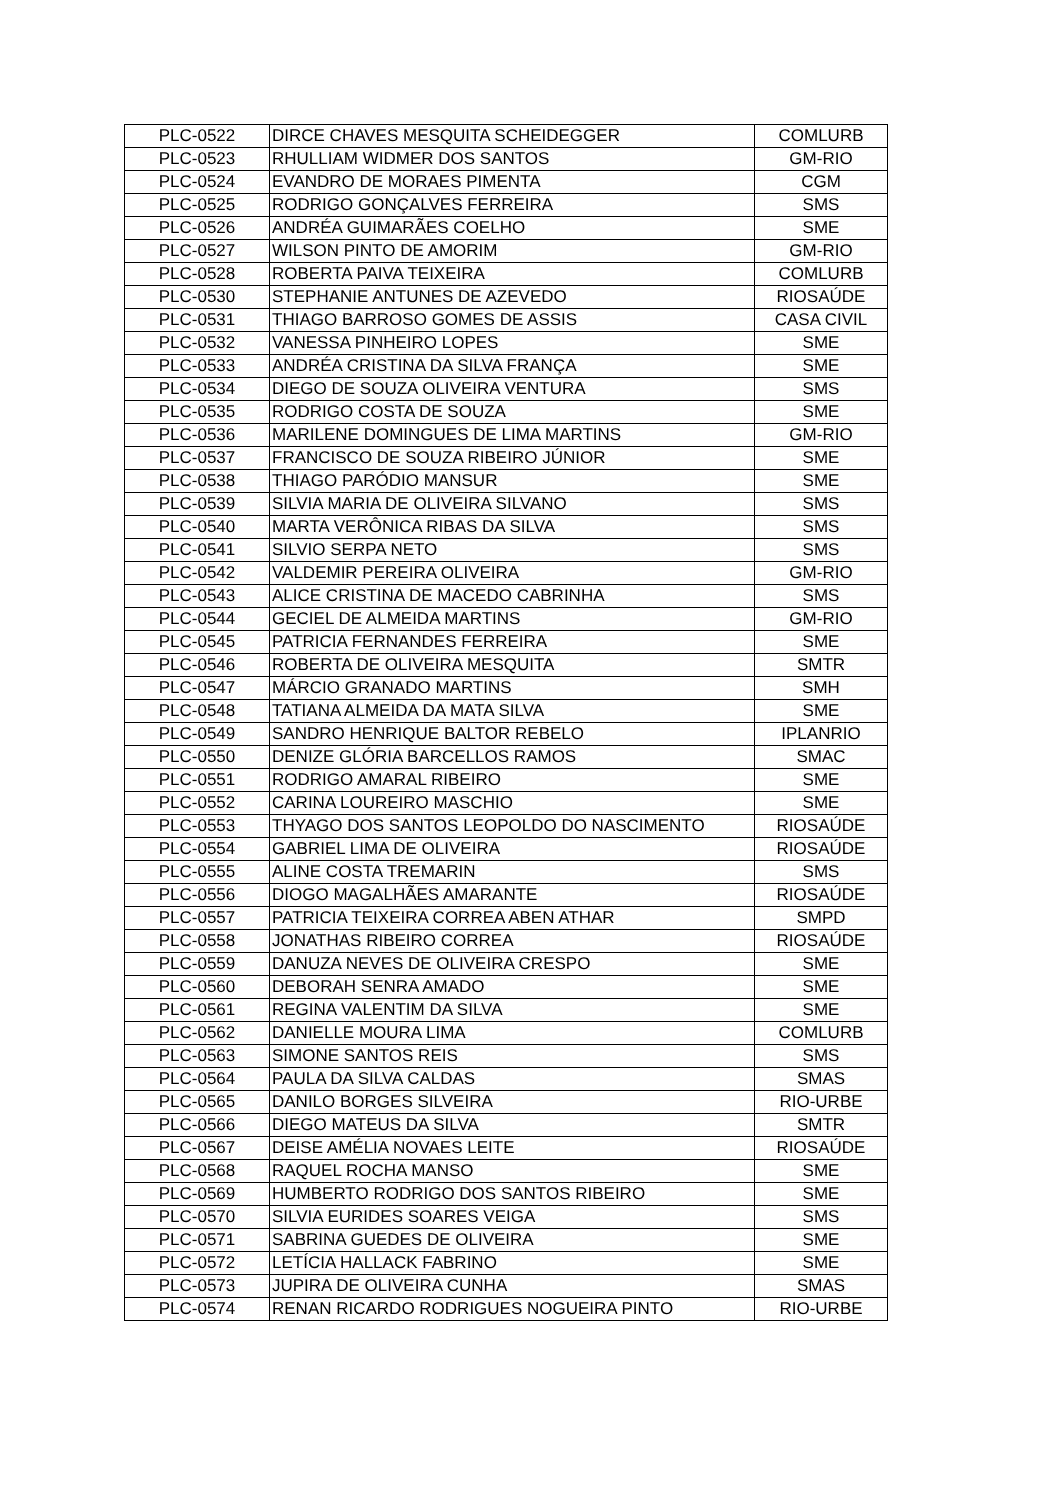| PLC-0522 | DIRCE CHAVES MESQUITA SCHEIDEGGER | COMLURB |
| PLC-0523 | RHULLIAM WIDMER DOS SANTOS | GM-RIO |
| PLC-0524 | EVANDRO DE MORAES PIMENTA | CGM |
| PLC-0525 | RODRIGO GONÇALVES FERREIRA | SMS |
| PLC-0526 | ANDRÉA GUIMARÃES COELHO | SME |
| PLC-0527 | WILSON PINTO DE AMORIM | GM-RIO |
| PLC-0528 | ROBERTA PAIVA TEIXEIRA | COMLURB |
| PLC-0530 | STEPHANIE ANTUNES DE AZEVEDO | RIOSAÚDE |
| PLC-0531 | THIAGO BARROSO GOMES DE ASSIS | CASA CIVIL |
| PLC-0532 | VANESSA PINHEIRO LOPES | SME |
| PLC-0533 | ANDRÉA CRISTINA DA SILVA FRANÇA | SME |
| PLC-0534 | DIEGO DE SOUZA OLIVEIRA VENTURA | SMS |
| PLC-0535 | RODRIGO COSTA DE SOUZA | SME |
| PLC-0536 | MARILENE DOMINGUES DE LIMA MARTINS | GM-RIO |
| PLC-0537 | FRANCISCO DE SOUZA RIBEIRO JÚNIOR | SME |
| PLC-0538 | THIAGO PARÓDIO MANSUR | SME |
| PLC-0539 | SILVIA MARIA DE OLIVEIRA SILVANO | SMS |
| PLC-0540 | MARTA VERÔNICA RIBAS DA SILVA | SMS |
| PLC-0541 | SILVIO SERPA NETO | SMS |
| PLC-0542 | VALDEMIR PEREIRA OLIVEIRA | GM-RIO |
| PLC-0543 | ALICE CRISTINA DE MACEDO CABRINHA | SMS |
| PLC-0544 | GECIEL DE ALMEIDA MARTINS | GM-RIO |
| PLC-0545 | PATRICIA FERNANDES FERREIRA | SME |
| PLC-0546 | ROBERTA DE OLIVEIRA MESQUITA | SMTR |
| PLC-0547 | MÁRCIO GRANADO MARTINS | SMH |
| PLC-0548 | TATIANA ALMEIDA DA MATA SILVA | SME |
| PLC-0549 | SANDRO HENRIQUE BALTOR REBELO | IPLANRIO |
| PLC-0550 | DENIZE GLÓRIA BARCELLOS RAMOS | SMAC |
| PLC-0551 | RODRIGO AMARAL RIBEIRO | SME |
| PLC-0552 | CARINA LOUREIRO MASCHIO | SME |
| PLC-0553 | THYAGO DOS SANTOS LEOPOLDO DO NASCIMENTO | RIOSAÚDE |
| PLC-0554 | GABRIEL LIMA DE OLIVEIRA | RIOSAÚDE |
| PLC-0555 | ALINE COSTA TREMARIN | SMS |
| PLC-0556 | DIOGO MAGALHÃES AMARANTE | RIOSAÚDE |
| PLC-0557 | PATRICIA TEIXEIRA CORREA ABEN ATHAR | SMPD |
| PLC-0558 | JONATHAS RIBEIRO CORREA | RIOSAÚDE |
| PLC-0559 | DANUZA NEVES DE OLIVEIRA CRESPO | SME |
| PLC-0560 | DEBORAH SENRA AMADO | SME |
| PLC-0561 | REGINA VALENTIM DA SILVA | SME |
| PLC-0562 | DANIELLE MOURA LIMA | COMLURB |
| PLC-0563 | SIMONE SANTOS REIS | SMS |
| PLC-0564 | PAULA DA SILVA CALDAS | SMAS |
| PLC-0565 | DANILO BORGES SILVEIRA | RIO-URBE |
| PLC-0566 | DIEGO MATEUS DA SILVA | SMTR |
| PLC-0567 | DEISE AMÉLIA NOVAES LEITE | RIOSAÚDE |
| PLC-0568 | RAQUEL ROCHA MANSO | SME |
| PLC-0569 | HUMBERTO RODRIGO DOS SANTOS RIBEIRO | SME |
| PLC-0570 | SILVIA EURIDES SOARES VEIGA | SMS |
| PLC-0571 | SABRINA GUEDES DE OLIVEIRA | SME |
| PLC-0572 | LETÍCIA HALLACK FABRINO | SME |
| PLC-0573 | JUPIRA DE OLIVEIRA CUNHA | SMAS |
| PLC-0574 | RENAN RICARDO RODRIGUES NOGUEIRA PINTO | RIO-URBE |